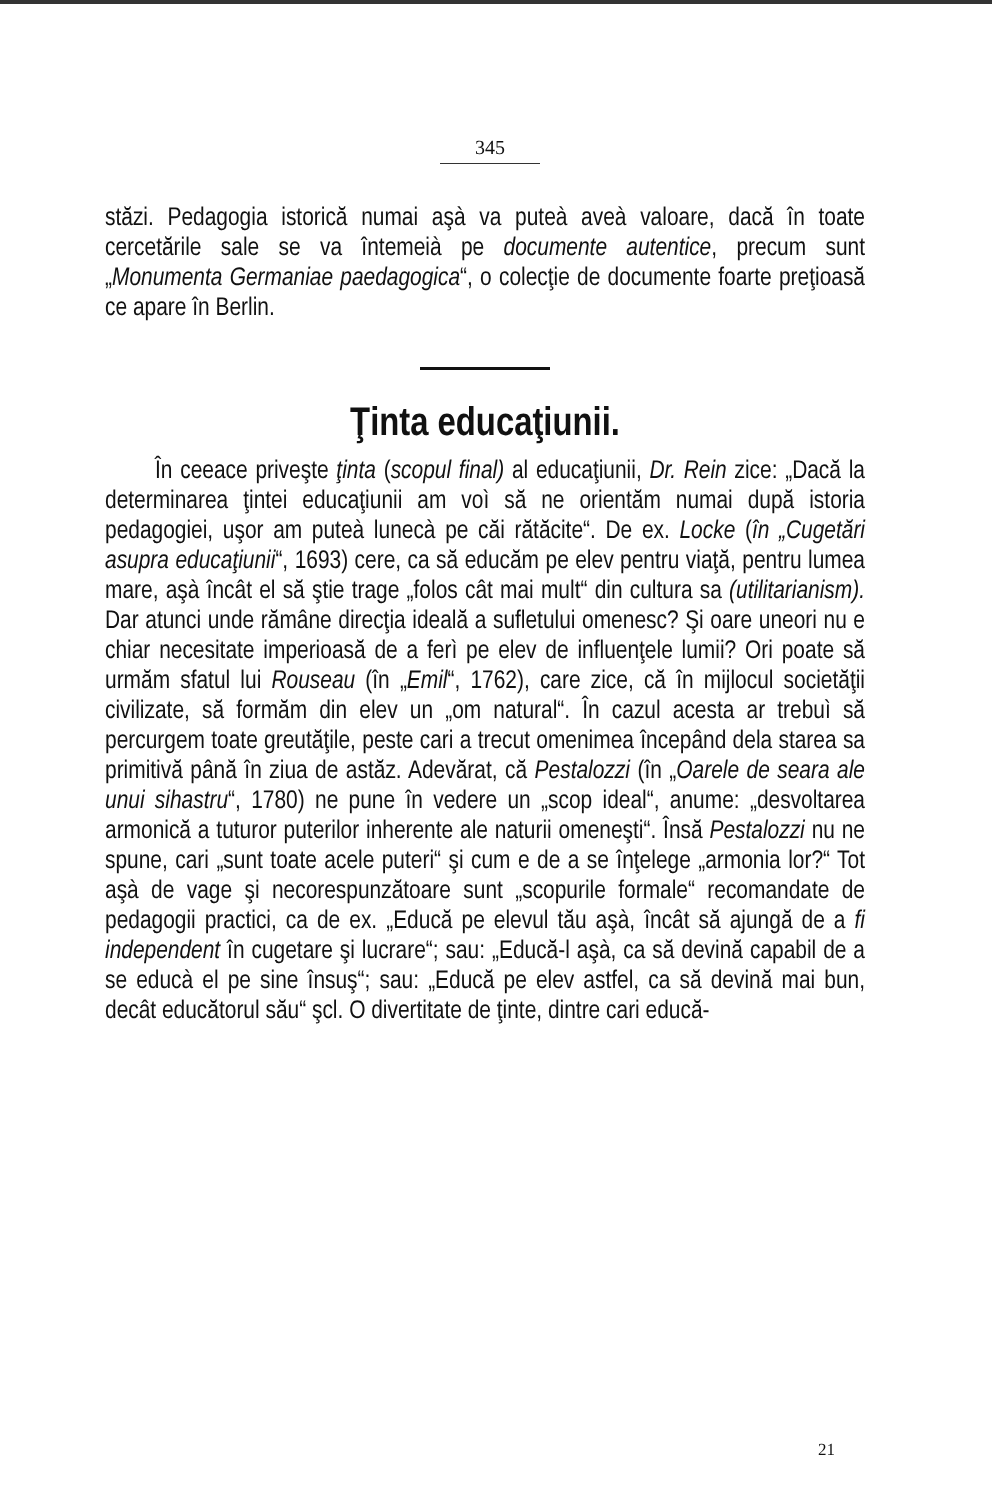345
stăzi. Pedagogia istorică numai aşà va puteà aveà valoare, dacă în toate cercetările sale se va întemeià pe documente autentice, precum sunt „Monumenta Germaniae paedagogica“, o colecţie de documente foarte preţioasă ce apare în Berlin.
Ţinta educaţiunii.
În ceeace priveşte ţinta (scopul final) al educaţiunii, Dr. Rein zice: „Dacă la determinarea ţintei educaţiunii am voì să ne orientăm numai după istoria pedagogiei, uşor am puteà lunecà pe căi rătăcite“. De ex. Locke (în „Cugetări asupra educaţiunii“, 1693) cere, ca să educăm pe elev pentru viaţă, pentru lumea mare, aşà încât el să ştie trage „folos cât mai mult“ din cultura sa (utilitarianism). Dar atunci unde rămâne direcţia ideală a sufletului omenesc? Şi oare uneori nu e chiar necesitate imperioasă de a ferì pe elev de influenţele lumii? Ori poate să urmăm sfatul lui Rouseau (în „Emil“, 1762), care zice, că în mijlocul societăţii civilizate, să formăm din elev un „om natural“. În cazul acesta ar trebuì să percurgem toate greutăţile, peste cari a trecut omenimea începând dela starea sa primitivă până în ziua de astăz. Adevărat, că Pestalozzi (în „Oarele de seara ale unui sihastru“, 1780) ne pune în vedere un „scop ideal“, anume: „desvoltarea armonică a tuturor puterilor inherente ale naturii omeneşti“. Însă Pestalozzi nu ne spune, cari „sunt toate acele puteri“ şi cum e de a se înţelege „armonia lor?“ Tot aşà de vage şi necorespunzătoare sunt „scopurile formale“ recomandate de pedagogii practici, ca de ex. „Educă pe elevul tău aşà, încât să ajungă de a fi independent în cugetare şi lucrare“; sau: „Educă-l aşà, ca să devină capabil de a se educà el pe sine însuş“; sau: „Educă pe elev astfel, ca să devină mai bun, decât educătorul său“ şcl. O divertitate de ţinte, dintre cari educă-
21